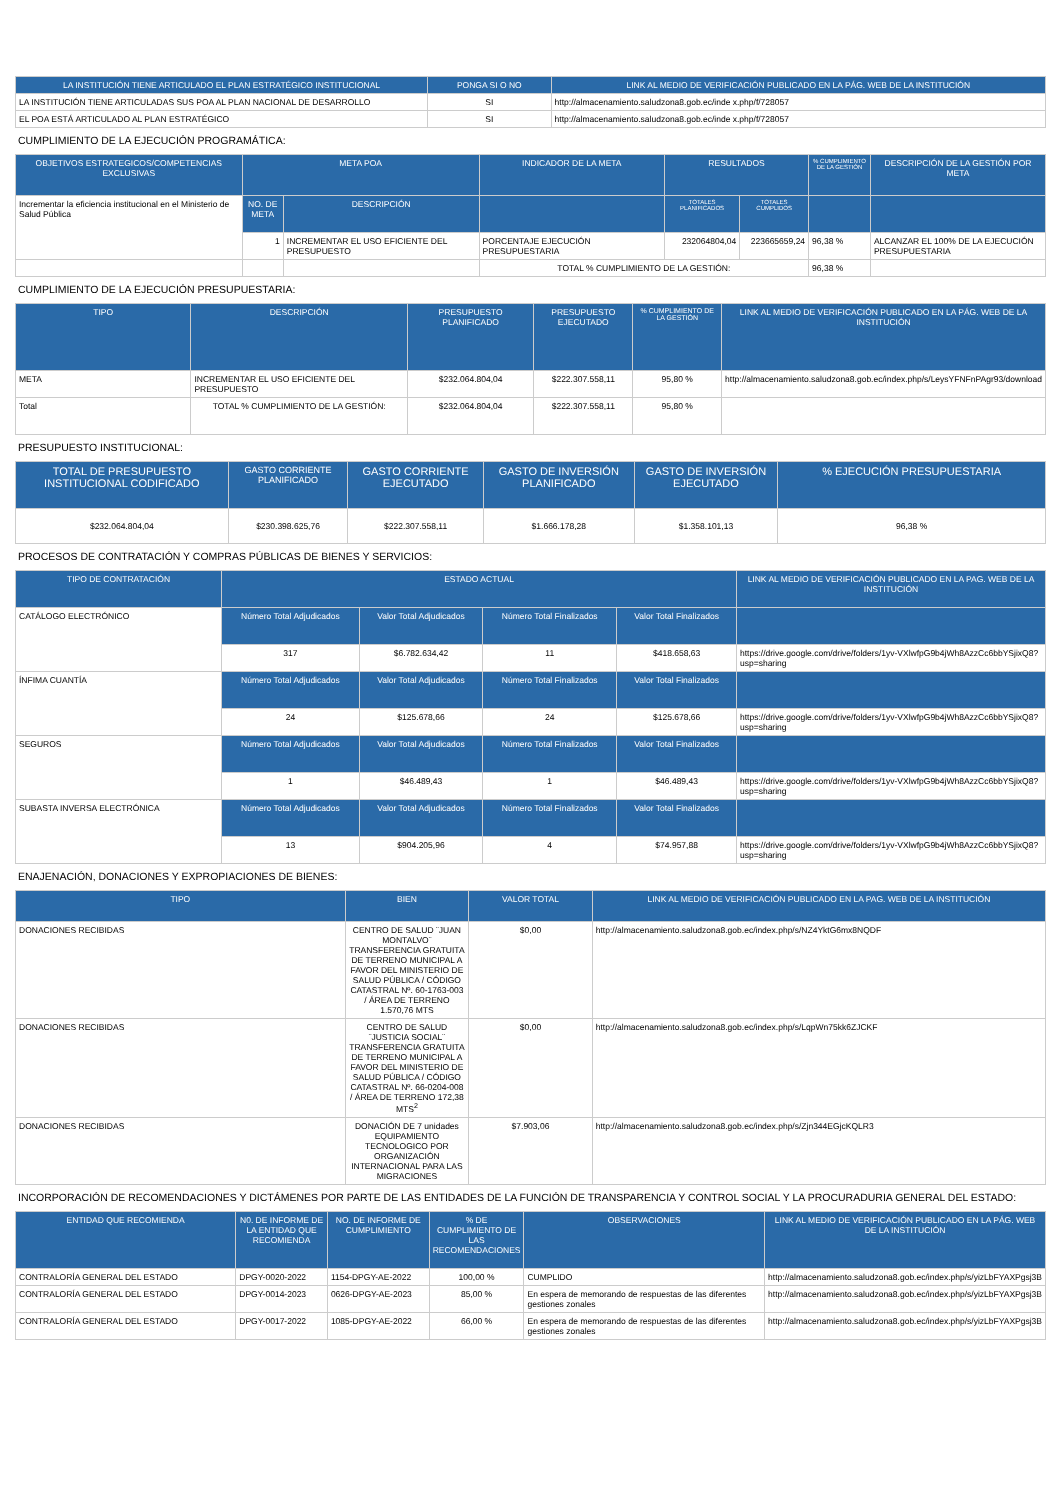| LA INSTITUCIÓN TIENE ARTICULADO EL PLAN ESTRATÉGICO INSTITUCIONAL | PONGA SI O NO | LINK AL MEDIO DE VERIFICACIÓN PUBLICADO EN LA PÁG. WEB DE LA INSTITUCIÓN |
| --- | --- | --- |
| LA INSTITUCIÓN TIENE ARTICULADAS SUS POA AL PLAN NACIONAL DE DESARROLLO | SI | http://almacenamiento.saludzona8.gob.ec/inde x.php/f/728057 |
| EL POA ESTÁ ARTICULADO AL PLAN ESTRATÉGICO | SI | http://almacenamiento.saludzona8.gob.ec/inde x.php/f/728057 |
CUMPLIMIENTO DE LA EJECUCIÓN PROGRAMÁTICA:
| OBJETIVOS ESTRATEGICOS/COMPETENCIAS EXCLUSIVAS | META POA | | INDICADOR DE LA META | RESULTADOS | | % CUMPLIMIENTO DE LA GESTIÓN | DESCRIPCIÓN DE LA GESTIÓN POR META |
| --- | --- | --- | --- | --- | --- | --- | --- |
| Incrementar la eficiencia institucional en el Ministerio de Salud Pública | NO. DE META | DESCRIPCIÓN | | TOTALES PLANIFICADOS | TOTALES CUMPLIDOS | | |
| | 1 | INCREMENTAR EL USO EFICIENTE DEL PRESUPUESTO | PORCENTAJE EJECUCIÓN PRESUPUESTARIA | 232064804,04 | 223665659,24 | 96,38 % | ALCANZAR EL 100% DE LA EJECUCIÓN PRESUPUESTARIA |
| | | | TOTAL % CUMPLIMIENTO DE LA GESTIÓN: | | | 96,38 % | |
CUMPLIMIENTO DE LA EJECUCIÓN PRESUPUESTARIA:
| TIPO | DESCRIPCIÓN | PRESUPUESTO PLANIFICADO | PRESUPUESTO EJECUTADO | % CUMPLIMIENTO DE LA GESTIÓN | LINK AL MEDIO DE VERIFICACIÓN PUBLICADO EN LA PÁG. WEB DE LA INSTITUCIÓN |
| --- | --- | --- | --- | --- | --- |
| META | INCREMENTAR EL USO EFICIENTE DEL PRESUPUESTO | $232.064.804,04 | $222.307.558,11 | 95,80 % | http://almacenamiento.saludzona8.gob.ec/index.php/s/LeysYFNFnPAgr93/download |
| Total | TOTAL % CUMPLIMIENTO DE LA GESTIÓN: | $232.064.804,04 | $222.307.558,11 | 95,80 % | |
PRESUPUESTO INSTITUCIONAL:
| TOTAL DE PRESUPUESTO INSTITUCIONAL CODIFICADO | GASTO CORRIENTE PLANIFICADO | GASTO CORRIENTE EJECUTADO | GASTO DE INVERSIÓN PLANIFICADO | GASTO DE INVERSIÓN EJECUTADO | % EJECUCIÓN PRESUPUESTARIA |
| --- | --- | --- | --- | --- | --- |
| $232.064.804,04 | $230.398.625,76 | $222.307.558,11 | $1.666.178,28 | $1.358.101,13 | 96,38 % |
PROCESOS DE CONTRATACIÓN Y COMPRAS PÚBLICAS DE BIENES Y SERVICIOS:
| TIPO DE CONTRATACIÓN | ESTADO ACTUAL | | | | LINK AL MEDIO DE VERIFICACIÓN PUBLICADO EN LA PAG. WEB DE LA INSTITUCIÓN |
| --- | --- | --- | --- | --- | --- |
| CATÁLOGO ELECTRÓNICO | Número Total Adjudicados | Valor Total Adjudicados | Número Total Finalizados | Valor Total Finalizados | |
| | 317 | $6.782.634,42 | 11 | $418.658,63 | https://drive.google.com/drive/folders/1yv-VXlwfpG9b4jWh8AzzCc6bbYSjixQ8?usp=sharing |
| ÍNFIMA CUANTÍA | Número Total Adjudicados | Valor Total Adjudicados | Número Total Finalizados | Valor Total Finalizados | |
| | 24 | $125.678,66 | 24 | $125.678,66 | https://drive.google.com/drive/folders/1yv-VXlwfpG9b4jWh8AzzCc6bbYSjixQ8?usp=sharing |
| SEGUROS | Número Total Adjudicados | Valor Total Adjudicados | Número Total Finalizados | Valor Total Finalizados | |
| | 1 | $46.489,43 | 1 | $46.489,43 | https://drive.google.com/drive/folders/1yv-VXlwfpG9b4jWh8AzzCc6bbYSjixQ8?usp=sharing |
| SUBASTA INVERSA ELECTRÓNICA | Número Total Adjudicados | Valor Total Adjudicados | Número Total Finalizados | Valor Total Finalizados | |
| | 13 | $904.205,96 | 4 | $74.957,88 | https://drive.google.com/drive/folders/1yv-VXlwfpG9b4jWh8AzzCc6bbYSjixQ8?usp=sharing |
ENAJENACIÓN, DONACIONES Y EXPROPIACIONES DE BIENES:
| TIPO | BIEN | VALOR TOTAL | LINK AL MEDIO DE VERIFICACIÓN PUBLICADO EN LA PAG. WEB DE LA INSTITUCIÓN |
| --- | --- | --- | --- |
| DONACIONES RECIBIDAS | CENTRO DE SALUD ¨JUAN MONTALVO¨ TRANSFERENCIA GRATUITA DE TERRENO MUNICIPAL A FAVOR DEL MINISTERIO DE SALUD PÚBLICA / CÓDIGO CATASTRAL Nº. 60-1763-003 / ÁREA DE TERRENO 1.570,76 MTS | $0,00 | http://almacenamiento.saludzona8.gob.ec/index.php/s/NZ4YktG6mx8NQDF |
| DONACIONES RECIBIDAS | CENTRO DE SALUD ¨JUSTICIA SOCIAL¨ TRANSFERENCIA GRATUITA DE TERRENO MUNICIPAL A FAVOR DEL MINISTERIO DE SALUD PÚBLICA / CÓDIGO CATASTRAL Nº. 66-0204-008 / ÁREA DE TERRENO 172,38 MTS<sup>2</sup> | $0,00 | http://almacenamiento.saludzona8.gob.ec/index.php/s/LqpWn75kk6ZJCKF |
| DONACIONES RECIBIDAS | DONACIÓN DE 7 unidades EQUIPAMIENTO TECNOLOGICO POR ORGANIZACIÓN INTERNACIONAL PARA LAS MIGRACIONES | $7.903,06 | http://almacenamiento.saludzona8.gob.ec/index.php/s/Zjn344EGjcKQLR3 |
INCORPORACIÓN DE RECOMENDACIONES Y DICTÁMENES POR PARTE DE LAS ENTIDADES DE LA FUNCIÓN DE TRANSPARENCIA Y CONTROL SOCIAL Y LA PROCURADURIA GENERAL DEL ESTADO:
| ENTIDAD QUE RECOMIENDA | N0. DE INFORME DE LA ENTIDAD QUE RECOMIENDA | NO. DE INFORME DE CUMPLIMIENTO | % DE CUMPLIMIENTO DE LAS RECOMENDACIONES | OBSERVACIONES | LINK AL MEDIO DE VERIFICACIÓN PUBLICADO EN LA PÁG. WEB DE LA INSTITUCIÓN |
| --- | --- | --- | --- | --- | --- |
| CONTRALORÍA GENERAL DEL ESTADO | DPGY-0020-2022 | 1154-DPGY-AE-2022 | 100,00 % | CUMPLIDO | http://almacenamiento.saludzona8.gob.ec/index.php/s/yizLbFYAXPgsj3B |
| CONTRALORÍA GENERAL DEL ESTADO | DPGY-0014-2023 | 0626-DPGY-AE-2023 | 85,00 % | En espera de memorando de respuestas de las diferentes gestiones zonales | http://almacenamiento.saludzona8.gob.ec/index.php/s/yizLbFYAXPgsj3B |
| CONTRALORÍA GENERAL DEL ESTADO | DPGY-0017-2022 | 1085-DPGY-AE-2022 | 66,00 % | En espera de memorando de respuestas de las diferentes gestiones zonales | http://almacenamiento.saludzona8.gob.ec/index.php/s/yizLbFYAXPgsj3B |